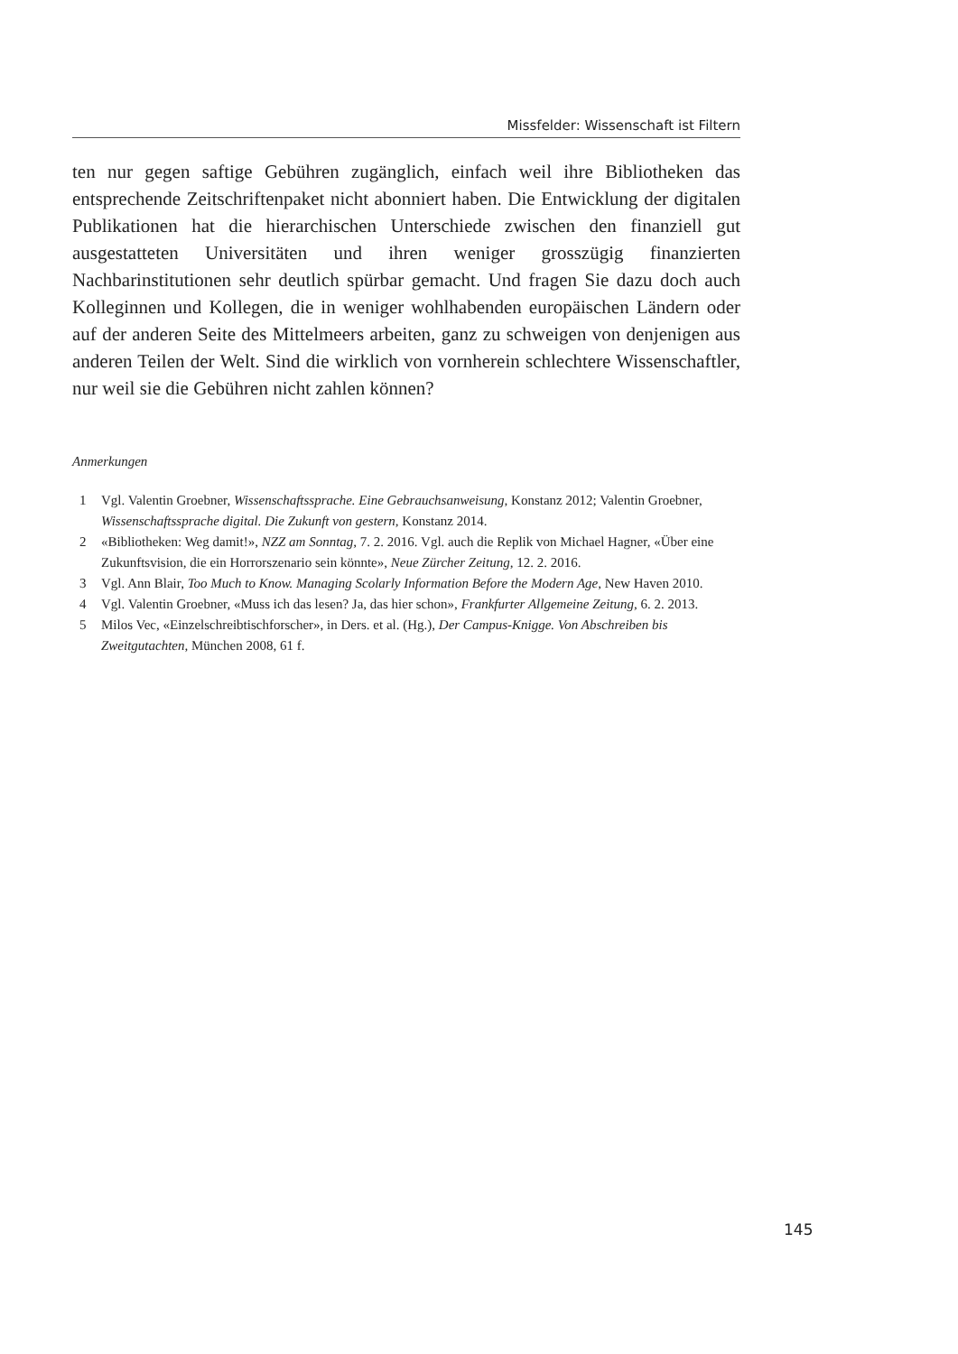Missfelder: Wissenschaft ist Filtern
ten nur gegen saftige Gebühren zugänglich, einfach weil ihre Bibliotheken das entsprechende Zeitschriftenpaket nicht abonniert haben. Die Entwicklung der digitalen Publikationen hat die hierarchischen Unterschiede zwischen den finanziell gut ausgestatteten Universitäten und ihren weniger grosszügig finanzierten Nachbarinstitutionen sehr deutlich spürbar gemacht. Und fragen Sie dazu doch auch Kolleginnen und Kollegen, die in weniger wohlhabenden europäischen Ländern oder auf der anderen Seite des Mittelmeers arbeiten, ganz zu schweigen von denjenigen aus anderen Teilen der Welt. Sind die wirklich von vornherein schlechtere Wissenschaftler, nur weil sie die Gebühren nicht zahlen können?
Anmerkungen
1 Vgl. Valentin Groebner, Wissenschaftssprache. Eine Gebrauchsanweisung, Konstanz 2012; Valentin Groebner, Wissenschaftssprache digital. Die Zukunft von gestern, Konstanz 2014.
2 «Bibliotheken: Weg damit!», NZZ am Sonntag, 7. 2. 2016. Vgl. auch die Replik von Michael Hagner, «Über eine Zukunftsvision, die ein Horrorszenario sein könnte», Neue Zürcher Zeitung, 12. 2. 2016.
3 Vgl. Ann Blair, Too Much to Know. Managing Scolarly Information Before the Modern Age, New Haven 2010.
4 Vgl. Valentin Groebner, «Muss ich das lesen? Ja, das hier schon», Frankfurter Allgemeine Zeitung, 6. 2. 2013.
5 Milos Vec, «Einzelschreibtischforscher», in Ders. et al. (Hg.), Der Campus-Knigge. Von Abschreiben bis Zweitgutachten, München 2008, 61 f.
145